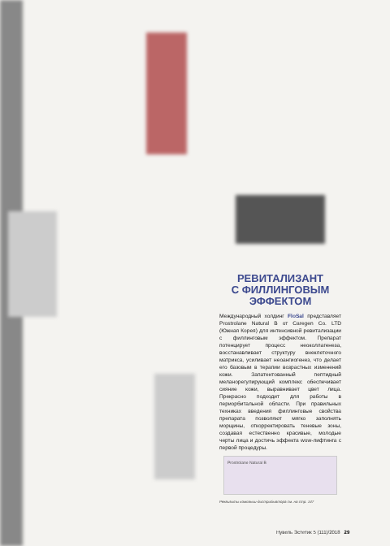РЕВИТАЛИЗАНТ
С ФИЛЛИНГОВЫМ
ЭФФЕКТОМ
Международный холдинг FloSal представляет Prostrolane Natural B от Caregen Co. LTD (Южная Корея) для интенсивной ревитализации с филлинговым эффектом. Препарат потенцирует процесс неоколлагенеза, восстанавливает структуру внеклеточного матрикса, усиливает неоангиогенез, что делает его базовым в терапии возрастных изменений кожи. Запатентованный пептидный меланорегулирующий комплекс обеспечивает сияние кожи, выравнивает цвет лица. Прекрасно подходит для работы в периорбитальной области. При правильных техниках введения филлинговые свойства препарата позволяют мягко заполнять морщины, откорректировать теневые зоны, создавая естественно красивые, молодые черты лица и достичь эффекта wow-лифтинга с первой процедуры.
Prostrolane Natural B
Реквизиты компании-дистрибьютора см. на стр. 147
Нувель Эстетик 5 (111)/2018 29